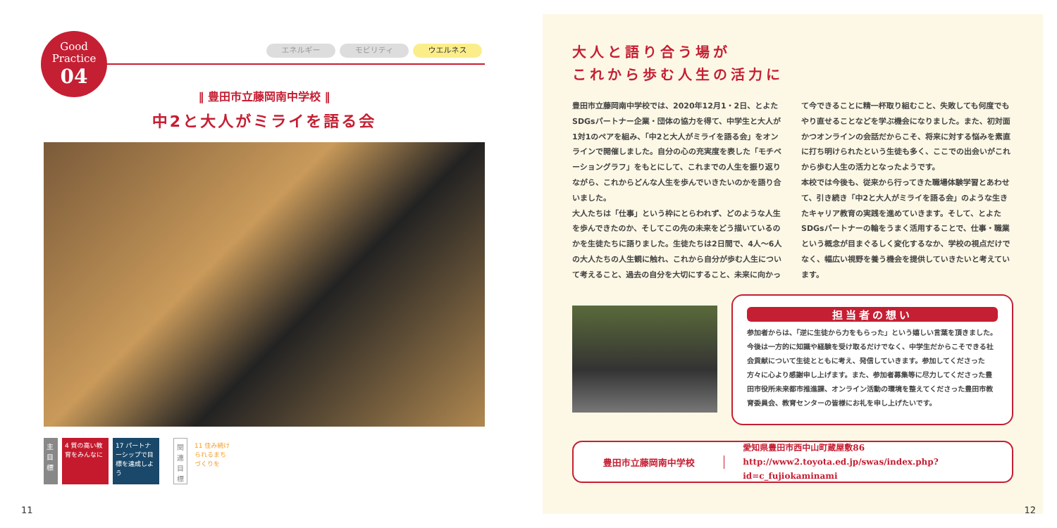Good
Practice
04
エネルギー モビリティ ウエルネス
‖ 豊田市立藤岡南中学校 ‖
中2と大人がミライを語る会
主目標
4 質の高い教育をみんなに
17 パートナーシップで目標を達成しよう
関連目標
11 住み続けられるまちづくりを
11
大人と語り合う場が
これから歩む人生の活力に
豊田市立藤岡南中学校では、2020年12月1・2日、とよたSDGsパートナー企業・団体の協力を得て、中学生と大人が1対1のペアを組み、「中2と大人がミライを語る会」をオンラインで開催しました。自分の心の充実度を表した「モチベーショングラフ」をもとにして、これまでの人生を振り返りながら、これからどんな人生を歩んでいきたいのかを語り合いました。
大人たちは「仕事」という枠にとらわれず、どのような人生を歩んできたのか、そしてこの先の未来をどう描いているのかを生徒たちに語りました。生徒たちは2日間で、4人～6人の大人たちの人生観に触れ、これから自分が歩む人生について考えること、過去の自分を大切にすること、未来に向かって今できることに精一杯取り組むこと、失敗しても何度でもやり直せることなどを学ぶ機会になりました。また、初対面かつオンラインの会話だからこそ、将来に対する悩みを素直に打ち明けられたという生徒も多く、ここでの出会いがこれから歩む人生の活力となったようです。
本校では今後も、従来から行ってきた職場体験学習とあわせて、引き続き「中2と大人がミライを語る会」のような生きたキャリア教育の実践を進めていきます。そして、とよたSDGsパートナーの輪をうまく活用することで、仕事・職業という概念が目まぐるしく変化するなか、学校の視点だけでなく、幅広い視野を養う機会を提供していきたいと考えています。
担当者の想い
参加者からは、「逆に生徒から力をもらった」という嬉しい言葉を頂きました。今後は一方的に知識や経験を受け取るだけでなく、中学生だからこそできる社会貢献について生徒とともに考え、発信していきます。参加してくださった方々に心より感謝申し上げます。また、参加者募集等に尽力してくださった豊田市役所未来都市推進課、オンライン活動の環境を整えてくださった豊田市教育委員会、教育センターの皆様にお礼を申し上げたいです。
豊田市立藤岡南中学校
愛知県豊田市西中山町蔵屋敷86
http://www2.toyota.ed.jp/swas/index.php?id=c_fujiokaminami
12